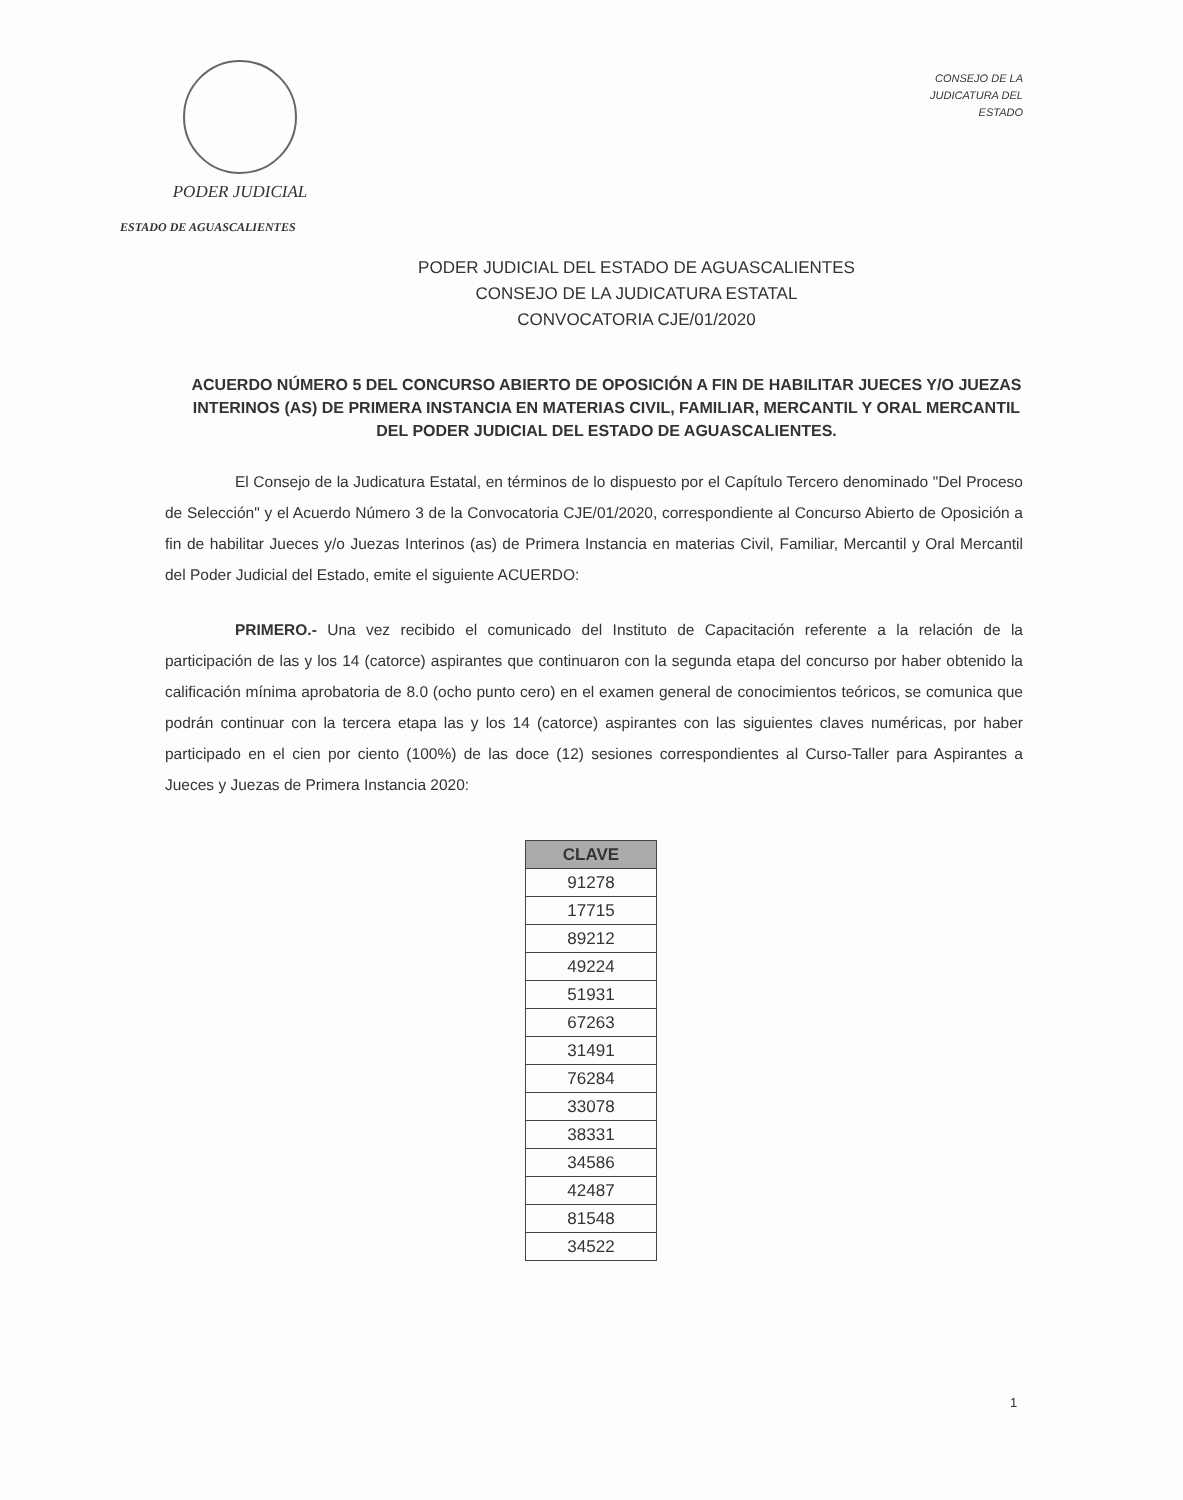PODER JUDICIAL
ESTADO DE AGUASCALIENTES
CONSEJO DE LA
JUDICATURA DEL
ESTADO
PODER JUDICIAL DEL ESTADO DE AGUASCALIENTES
CONSEJO DE LA JUDICATURA ESTATAL
CONVOCATORIA CJE/01/2020
ACUERDO NÚMERO 5 DEL CONCURSO ABIERTO DE OPOSICIÓN A FIN DE HABILITAR JUECES Y/O JUEZAS INTERINOS (AS) DE PRIMERA INSTANCIA EN MATERIAS CIVIL, FAMILIAR, MERCANTIL Y ORAL MERCANTIL DEL PODER JUDICIAL DEL ESTADO DE AGUASCALIENTES.
El Consejo de la Judicatura Estatal, en términos de lo dispuesto por el Capítulo Tercero denominado "Del Proceso de Selección" y el Acuerdo Número 3 de la Convocatoria CJE/01/2020, correspondiente al Concurso Abierto de Oposición a fin de habilitar Jueces y/o Juezas Interinos (as) de Primera Instancia en materias Civil, Familiar, Mercantil y Oral Mercantil del Poder Judicial del Estado, emite el siguiente ACUERDO:
PRIMERO.- Una vez recibido el comunicado del Instituto de Capacitación referente a la relación de la participación de las y los 14 (catorce) aspirantes que continuaron con la segunda etapa del concurso por haber obtenido la calificación mínima aprobatoria de 8.0 (ocho punto cero) en el examen general de conocimientos teóricos, se comunica que podrán continuar con la tercera etapa las y los 14 (catorce) aspirantes con las siguientes claves numéricas, por haber participado en el cien por ciento (100%) de las doce (12) sesiones correspondientes al Curso-Taller para Aspirantes a Jueces y Juezas de Primera Instancia 2020:
| CLAVE |
| --- |
| 91278 |
| 17715 |
| 89212 |
| 49224 |
| 51931 |
| 67263 |
| 31491 |
| 76284 |
| 33078 |
| 38331 |
| 34586 |
| 42487 |
| 81548 |
| 34522 |
1